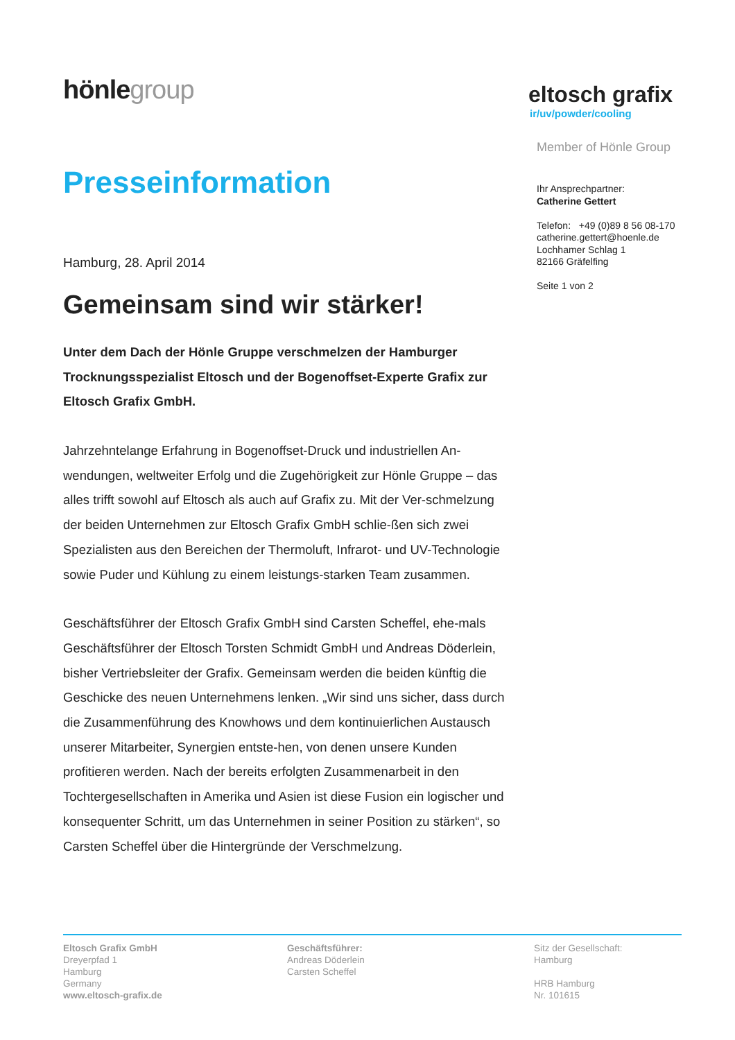hönlegroup
eltosch grafix
ir/uv/powder/cooling
Presseinformation
Hamburg, 28. April 2014
Gemeinsam sind wir stärker!
Unter dem Dach der Hönle Gruppe verschmelzen der Hamburger Trocknungsspezialist Eltosch und der Bogenoffset-Experte Grafix zur Eltosch Grafix GmbH.
Jahrzehntelange Erfahrung in Bogenoffset-Druck und industriellen An-wendungen, weltweiter Erfolg und die Zugehörigkeit zur Hönle Gruppe – das alles trifft sowohl auf Eltosch als auch auf Grafix zu. Mit der Ver-schmelzung der beiden Unternehmen zur Eltosch Grafix GmbH schlie-ßen sich zwei Spezialisten aus den Bereichen der Thermoluft, Infrarot- und UV-Technologie sowie Puder und Kühlung zu einem leistungs-starken Team zusammen.
Geschäftsführer der Eltosch Grafix GmbH sind Carsten Scheffel, ehe-mals Geschäftsführer der Eltosch Torsten Schmidt GmbH und Andreas Döderlein, bisher Vertriebsleiter der Grafix. Gemeinsam werden die beiden künftig die Geschicke des neuen Unternehmens lenken. „Wir sind uns sicher, dass durch die Zusammenführung des Knowhows und dem kontinuierlichen Austausch unserer Mitarbeiter, Synergien entste-hen, von denen unsere Kunden profitieren werden. Nach der bereits erfolgten Zusammenarbeit in den Tochtergesellschaften in Amerika und Asien ist diese Fusion ein logischer und konsequenter Schritt, um das Unternehmen in seiner Position zu stärken“, so Carsten Scheffel über die Hintergründe der Verschmelzung.
Member of Hönle Group
Ihr Ansprechpartner:
Catherine Gettert
Telefon: +49 (0)89 8 56 08-170
catherine.gettert@hoenle.de
Lochhamer Schlag 1
82166 Gräfelfing
Seite 1 von 2
Eltosch Grafix GmbH
Dreyerpfad 1
Hamburg
Germany
www.eltosch-grafix.de
Geschäftsführer:
Andreas Döderlein
Carsten Scheffel
Sitz der Gesellschaft:
Hamburg
HRB Hamburg
Nr. 101615